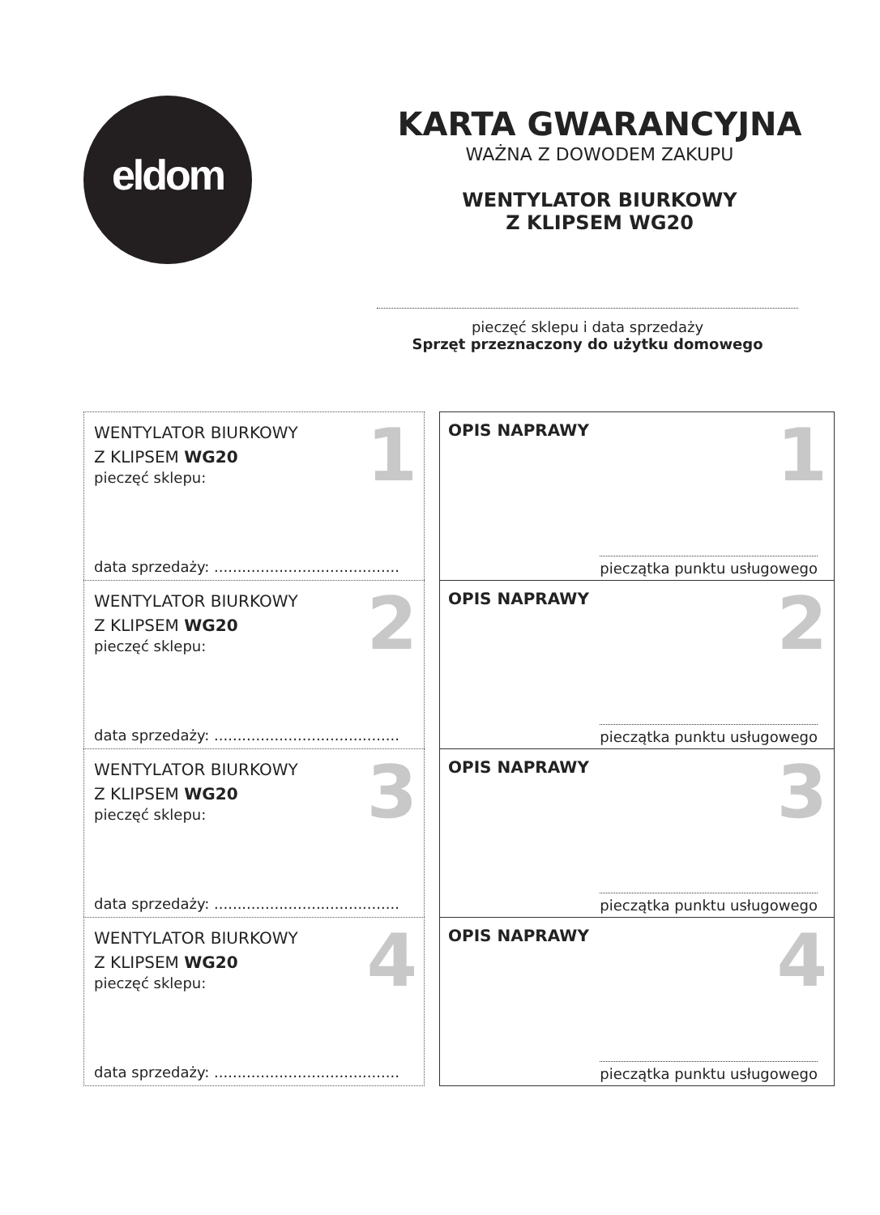eldom
KARTA GWARANCYJNA
WAŻNA Z DOWODEM ZAKUPU
WENTYLATOR BIURKOWY
Z KLIPSEM WG20
pieczęć sklepu i data sprzedaży
Sprzęt przeznaczony do użytku domowego
| WENTYLATOR BIURKOWY Z KLIPSEM WG20 pieczęć sklepu: 1 data sprzedaży: ........................................ | | OPIS NAPRAWY 1 pieczątka punktu usługowego |
| WENTYLATOR BIURKOWY Z KLIPSEM WG20 pieczęć sklepu: 2 data sprzedaży: ........................................ | | OPIS NAPRAWY 2 pieczątka punktu usługowego |
| WENTYLATOR BIURKOWY Z KLIPSEM WG20 pieczęć sklepu: 3 data sprzedaży: ........................................ | | OPIS NAPRAWY 3 pieczątka punktu usługowego |
| WENTYLATOR BIURKOWY Z KLIPSEM WG20 pieczęć sklepu: 4 data sprzedaży: ........................................ | | OPIS NAPRAWY 4 pieczątka punktu usługowego |